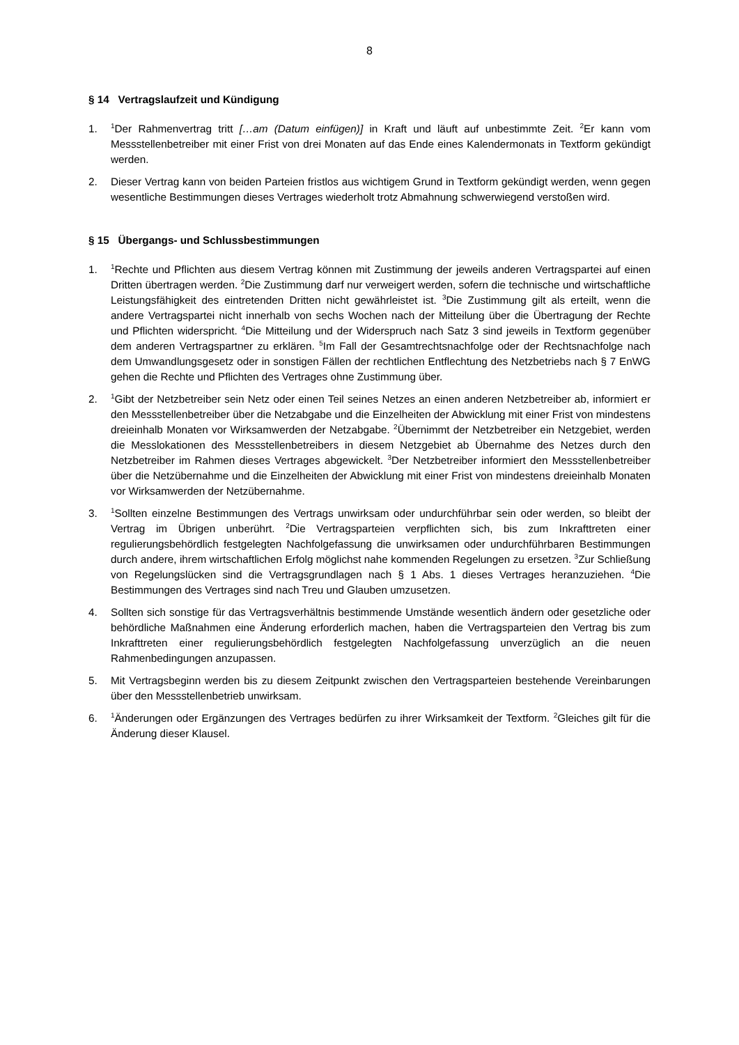8
§ 14 Vertragslaufzeit und Kündigung
1. <sup>1</sup>Der Rahmenvertrag tritt […am (Datum einfügen)] in Kraft und läuft auf unbestimmte Zeit. <sup>2</sup>Er kann vom Messstellenbetreiber mit einer Frist von drei Monaten auf das Ende eines Kalendermonats in Textform gekündigt werden.
2. Dieser Vertrag kann von beiden Parteien fristlos aus wichtigem Grund in Textform gekündigt werden, wenn gegen wesentliche Bestimmungen dieses Vertrages wiederholt trotz Abmahnung schwerwiegend verstoßen wird.
§ 15 Übergangs- und Schlussbestimmungen
1. <sup>1</sup>Rechte und Pflichten aus diesem Vertrag können mit Zustimmung der jeweils anderen Vertragspartei auf einen Dritten übertragen werden. <sup>2</sup>Die Zustimmung darf nur verweigert werden, sofern die technische und wirtschaftliche Leistungsfähigkeit des eintretenden Dritten nicht gewährleistet ist. <sup>3</sup>Die Zustimmung gilt als erteilt, wenn die andere Vertragspartei nicht innerhalb von sechs Wochen nach der Mitteilung über die Übertragung der Rechte und Pflichten widerspricht. <sup>4</sup>Die Mitteilung und der Widerspruch nach Satz 3 sind jeweils in Textform gegenüber dem anderen Vertragspartner zu erklären. <sup>5</sup>Im Fall der Gesamtrechtsnachfolge oder der Rechtsnachfolge nach dem Umwandlungsgesetz oder in sonstigen Fällen der rechtlichen Entflechtung des Netzbetriebs nach § 7 EnWG gehen die Rechte und Pflichten des Vertrages ohne Zustimmung über.
2. <sup>1</sup>Gibt der Netzbetreiber sein Netz oder einen Teil seines Netzes an einen anderen Netzbetreiber ab, informiert er den Messstellenbetreiber über die Netzabgabe und die Einzelheiten der Abwicklung mit einer Frist von mindestens dreieinhalb Monaten vor Wirksamwerden der Netzabgabe. <sup>2</sup>Übernimmt der Netzbetreiber ein Netzgebiet, werden die Messlokationen des Messstellenbetreibers in diesem Netzgebiet ab Übernahme des Netzes durch den Netzbetreiber im Rahmen dieses Vertrages abgewickelt. <sup>3</sup>Der Netzbetreiber informiert den Messstellenbetreiber über die Netzübernahme und die Einzelheiten der Abwicklung mit einer Frist von mindestens dreieinhalb Monaten vor Wirksamwerden der Netzübernahme.
3. <sup>1</sup>Sollten einzelne Bestimmungen des Vertrags unwirksam oder undurchführbar sein oder werden, so bleibt der Vertrag im Übrigen unberührt. <sup>2</sup>Die Vertragsparteien verpflichten sich, bis zum Inkrafttreten einer regulierungsbehördlich festgelegten Nachfolgefassung die unwirksamen oder undurchführbaren Bestimmungen durch andere, ihrem wirtschaftlichen Erfolg möglichst nahe kommenden Regelungen zu ersetzen. <sup>3</sup>Zur Schließung von Regelungslücken sind die Vertragsgrundlagen nach § 1 Abs. 1 dieses Vertrages heranzuziehen. <sup>4</sup>Die Bestimmungen des Vertrages sind nach Treu und Glauben umzusetzen.
4. Sollten sich sonstige für das Vertragsverhältnis bestimmende Umstände wesentlich ändern oder gesetzliche oder behördliche Maßnahmen eine Änderung erforderlich machen, haben die Vertragsparteien den Vertrag bis zum Inkrafttreten einer regulierungsbehördlich festgelegten Nachfolgefassung unverzüglich an die neuen Rahmenbedingungen anzupassen.
5. Mit Vertragsbeginn werden bis zu diesem Zeitpunkt zwischen den Vertragsparteien bestehende Vereinbarungen über den Messstellenbetrieb unwirksam.
6. <sup>1</sup>Änderungen oder Ergänzungen des Vertrages bedürfen zu ihrer Wirksamkeit der Textform. <sup>2</sup>Gleiches gilt für die Änderung dieser Klausel.